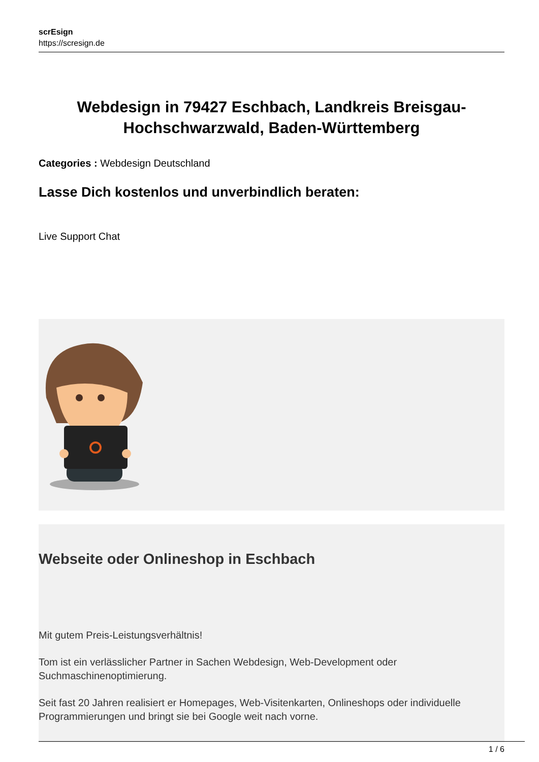scrEsign
https://scresign.de
Webdesign in 79427 Eschbach, Landkreis Breisgau-Hochschwarzwald, Baden-Württemberg
Categories : Webdesign Deutschland
Lasse Dich kostenlos und unverbindlich beraten:
Live Support Chat
Webseite oder Onlineshop in Eschbach
Mit gutem Preis-Leistungsverhältnis!
Tom ist ein verlässlicher Partner in Sachen Webdesign, Web-Development oder Suchmaschinenoptimierung.
Seit fast 20 Jahren realisiert er Homepages, Web-Visitenkarten, Onlineshops oder individuelle Programmierungen und bringt sie bei Google weit nach vorne.
1 / 6